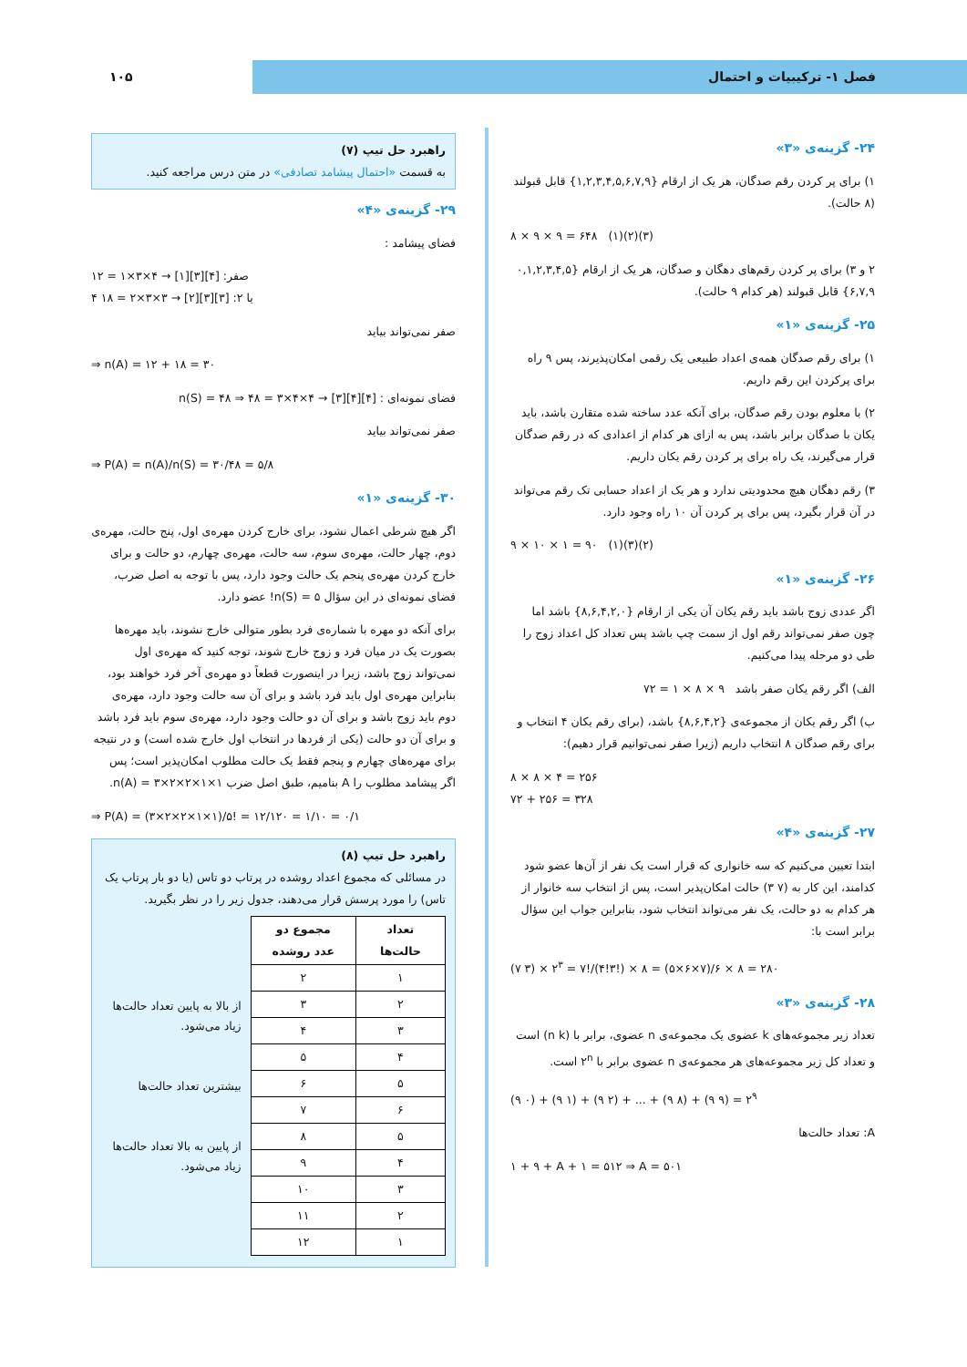فصل ۱- ترکیبیات و احتمال ۱۰۵
۲۴- گزینه‌ی «۳»
۱) برای پر کردن رقم صدگان، هر یک از ارقام {۱,۲,۳,۴,۵,۶,۷,۹} قابل قبولند (۸ حالت).
۸ × ۹ × ۹ = ۶۴۸ (۱)(۲)(۳)
۲ و ۳) برای پر کردن رقم‌های دهگان و صدگان، هر یک از ارقام {۰,۱,۲,۳,۴,۵ ۶,۷,۹} قابل قبولند (هر کدام ۹ حالت).
۲۵- گزینه‌ی «۱»
۱) برای رقم صدگان همه‌ی اعداد طبیعی یک رقمی امکان‌پذیرند، پس ۹ راه برای پرکردن این رقم داریم.
۲) با معلوم بودن رقم صدگان، برای آنکه عدد ساخته شده متقارن باشد، باید یکان با صدگان برابر باشد، پس به ازای هر کدام از اعدادی که در رقم صدگان قرار می‌گیرند، یک راه برای پر کردن رقم یکان داریم.
۳) رقم دهگان هیچ محدودیتی ندارد و هر یک از اعداد حسابی تک رقم می‌تواند در آن قرار بگیرد، پس برای پر کردن آن ۱۰ راه وجود دارد.
۹ × ۱۰ × ۱ = ۹۰ (۱)(۳)(۲)
۲۶- گزینه‌ی «۱»
اگر عددی زوج باشد باید رقم یکان آن یکی از ارقام {۸,۶,۴,۲,۰} باشد اما چون صفر نمی‌تواند رقم اول از سمت چپ باشد پس تعداد کل اعداد زوج را طی دو مرحله پیدا می‌کنیم.
الف) اگر رقم یکان صفر باشد ۹ × ۸ × ۱ = ۷۲
ب) اگر رقم یکان از مجموعه‌ی {۸,۶,۴,۲} باشد، (برای رقم یکان ۴ انتخاب و برای رقم صدگان ۸ انتخاب داریم (زیرا صفر نمی‌توانیم قرار دهیم):
۸ × ۸ × ۴ = ۲۵۶
۷۲ + ۲۵۶ = ۳۲۸
۲۷- گزینه‌ی «۴»
ابتدا تعیین می‌کنیم که سه خانواری که قرار است یک نفر از آن‌ها عضو شود کدامند، این کار به (۷ ۳) حالت امکان‌پذیر است، پس از انتخاب سه خانوار از هر کدام به دو حالت، یک نفر می‌تواند انتخاب شود، بنابراین جواب این سؤال برابر است با:
(۷ ۳) × ۲<sup>۳</sup> = ۷!/(۴!۳!) × ۸ = (۵×۶×۷)/۶ × ۸ = ۲۸۰
۲۸- گزینه‌ی «۳»
تعداد زیر مجموعه‌های k عضوی یک مجموعه‌ی n عضوی، برابر با (n k) است و تعداد کل زیر مجموعه‌های هر مجموعه‌ی n عضوی برابر با ۲<sup>n</sup> است.
(۹ ۰) + (۹ ۱) + (۹ ۲) + ... + (۹ ۸) + (۹ ۹) = ۲<sup>۹</sup>
A: تعداد حالت‌ها
۱ + ۹ + A + ۱ = ۵۱۲ ⇒ A = ۵۰۱
راهبرد حل تیپ (۷)
به قسمت «احتمال پیشامد تصادفی» در متن درس مراجعه کنید.
۲۹- گزینه‌ی «۴»
فضای پیشامد :
صفر: [۴][۳][۱] → ۴×۳×۱ = ۱۲
۴ یا ۲: [۳][۳][۲] → ۳×۳×۲ = ۱۸
صفر نمی‌تواند بیاید
⇒ n(A) = ۱۲ + ۱۸ = ۳۰
فضای نمونه‌ای : [۴][۴][۳] → ۴×۴×۳ = ۴۸ ⇒ n(S) = ۴۸
صفر نمی‌تواند بیاید
⇒ P(A) = n(A)/n(S) = ۳۰/۴۸ = ۵/۸
۳۰- گزینه‌ی «۱»
اگر هیچ شرطی اعمال نشود، برای خارج کردن مهره‌ی اول، پنج حالت، مهره‌ی دوم، چهار حالت، مهره‌ی سوم، سه حالت، مهره‌ی چهارم، دو حالت و برای خارج کردن مهره‌ی پنجم یک حالت وجود دارد، پس با توجه به اصل ضرب، فضای نمونه‌ای در این سؤال n(S) = ۵! عضو دارد.
برای آنکه دو مهره با شماره‌ی فرد بطور متوالی خارج نشوند، باید مهره‌ها بصورت یک در میان فرد و زوج خارج شوند، توجه کنید که مهره‌ی اول نمی‌تواند زوج باشد، زیرا در اینصورت قطعاً دو مهره‌ی آخر فرد خواهند بود، بنابراین مهره‌ی اول باید فرد باشد و برای آن سه حالت وجود دارد، مهره‌ی دوم باید زوج باشد و برای آن دو حالت وجود دارد، مهره‌ی سوم باید فرد باشد و برای آن دو حالت (یکی از فردها در انتخاب اول خارج شده است) و در نتیجه برای مهره‌های چهارم و پنجم فقط یک حالت مطلوب امکان‌پذیر است؛ پس اگر پیشامد مطلوب را A بنامیم، طبق اصل ضرب n(A) = ۳×۲×۲×۱×۱.
⇒ P(A) = (۳×۲×۲×۱×۱)/۵! = ۱۲/۱۲۰ = ۱/۱۰ = ۰/۱
راهبرد حل تیپ (۸)
در مسائلی که مجموع اعداد روشده در پرتاب دو تاس (یا دو بار پرتاب یک تاس) را مورد پرسش قرار می‌دهند، جدول زیر را در نظر بگیرید.
| تعداد حالت‌ها | مجموع دو عدد روشده |
| --- | --- |
| ۱ | ۲ |
| ۲ | ۳ |
| ۳ | ۴ |
| ۴ | ۵ |
| ۵ | ۶ |
| ۶ | ۷ |
| ۵ | ۸ |
| ۴ | ۹ |
| ۳ | ۱۰ |
| ۲ | ۱۱ |
| ۱ | ۱۲ |
از بالا به پایین تعداد حالت‌ها زیاد می‌شود.
بیشترین تعداد حالت‌ها
از پایین به بالا تعداد حالت‌ها زیاد می‌شود.